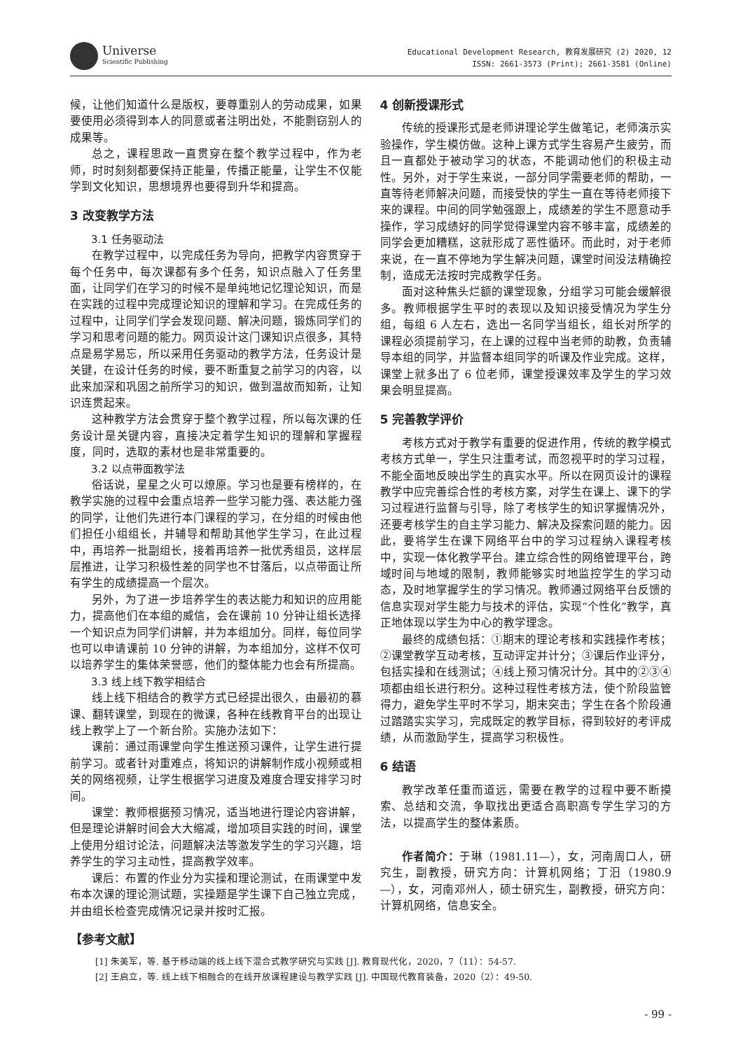Universe
Scientific Publishing
Educational Development Research, 教育发展研究 (2) 2020, 12
ISSN: 2661-3573 (Print); 2661-3581 (Online)
候，让他们知道什么是版权，要尊重别人的劳动成果，如果要使用必须得到本人的同意或者注明出处，不能剽窃别人的成果等。
总之，课程思政一直贯穿在整个教学过程中，作为老师，时时刻刻都要保持正能量，传播正能量，让学生不仅能学到文化知识，思想境界也要得到升华和提高。
3 改变教学方法
3.1 任务驱动法
在教学过程中，以完成任务为导向，把教学内容贯穿于每个任务中，每次课都有多个任务，知识点融入了任务里面，让同学们在学习的时候不是单纯地记忆理论知识，而是在实践的过程中完成理论知识的理解和学习。在完成任务的过程中，让同学们学会发现问题、解决问题，锻炼同学们的学习和思考问题的能力。网页设计这门课知识点很多，其特点是易学易忘，所以采用任务驱动的教学方法，任务设计是关键，在设计任务的时候，要不断重复之前学习的内容，以此来加深和巩固之前所学习的知识，做到温故而知新，让知识连贯起来。
这种教学方法会贯穿于整个教学过程，所以每次课的任务设计是关键内容，直接决定着学生知识的理解和掌握程度，同时，选取的素材也是非常重要的。
3.2 以点带面教学法
俗话说，星星之火可以燎原。学习也是要有榜样的，在教学实施的过程中会重点培养一些学习能力强、表达能力强的同学，让他们先进行本门课程的学习，在分组的时候由他们担任小组组长，并辅导和帮助其他学生学习，在此过程中，再培养一批副组长，接着再培养一批优秀组员，这样层层推进，让学习积极性差的同学也不甘落后，以点带面让所有学生的成绩提高一个层次。
另外，为了进一步培养学生的表达能力和知识的应用能力，提高他们在本组的威信，会在课前 10 分钟让组长选择一个知识点为同学们讲解，并为本组加分。同样，每位同学也可以申请课前 10 分钟的讲解，为本组加分，这样不仅可以培养学生的集体荣誉感，他们的整体能力也会有所提高。
3.3 线上线下教学相结合
线上线下相结合的教学方式已经提出很久，由最初的慕课、翻转课堂，到现在的微课，各种在线教育平台的出现让线上教学上了一个新台阶。实施办法如下：
课前：通过雨课堂向学生推送预习课件，让学生进行提前学习。或者针对重难点，将知识的讲解制作成小视频或相关的网络视频，让学生根据学习进度及难度合理安排学习时间。
课堂：教师根据预习情况，适当地进行理论内容讲解，但是理论讲解时间会大大缩减，增加项目实践的时间，课堂上使用分组讨论法，问题解决法等激发学生的学习兴趣，培养学生的学习主动性，提高教学效率。
课后：布置的作业分为实操和理论测试，在雨课堂中发布本次课的理论测试题，实操题是学生课下自己独立完成，并由组长检查完成情况记录并按时汇报。
4 创新授课形式
传统的授课形式是老师讲理论学生做笔记，老师演示实验操作，学生模仿做。这种上课方式学生容易产生疲劳，而且一直都处于被动学习的状态，不能调动他们的积极主动性。另外，对于学生来说，一部分同学需要老师的帮助，一直等待老师解决问题，而接受快的学生一直在等待老师接下来的课程。中间的同学勉强跟上，成绩差的学生不愿意动手操作，学习成绩好的同学觉得课堂内容不够丰富，成绩差的同学会更加糟糕，这就形成了恶性循环。而此时，对于老师来说，在一直不停地为学生解决问题，课堂时间没法精确控制，造成无法按时完成教学任务。
面对这种焦头烂额的课堂现象，分组学习可能会缓解很多。教师根据学生平时的表现以及知识接受情况为学生分组，每组 6 人左右，选出一名同学当组长，组长对所学的课程必须提前学习，在上课的过程中当老师的助教，负责辅导本组的同学，并监督本组同学的听课及作业完成。这样，课堂上就多出了 6 位老师，课堂授课效率及学生的学习效果会明显提高。
5 完善教学评价
考核方式对于教学有重要的促进作用，传统的教学模式考核方式单一，学生只注重考试，而忽视平时的学习过程，不能全面地反映出学生的真实水平。所以在网页设计的课程教学中应完善综合性的考核方案，对学生在课上、课下的学习过程进行监督与引导，除了考核学生的知识掌握情况外，还要考核学生的自主学习能力、解决及探索问题的能力。因此，要将学生在课下网络平台中的学习过程纳入课程考核中，实现一体化教学平台。建立综合性的网络管理平台，跨域时间与地域的限制，教师能够实时地监控学生的学习动态，及时地掌握学生的学习情况。教师通过网络平台反馈的信息实现对学生能力与技术的评估，实现“个性化”教学，真正地体现以学生为中心的教学理念。
最终的成绩包括：①期末的理论考核和实践操作考核；②课堂教学互动考核，互动评定并计分；③课后作业评分，包括实操和在线测试；④线上预习情况计分。其中的②③④项都由组长进行积分。这种过程性考核方法，使个阶段监管得力，避免学生平时不学习，期末突击；学生在各个阶段通过踏踏实实学习，完成既定的教学目标，得到较好的考评成绩，从而激励学生，提高学习积极性。
6 结语
教学改革任重而道远，需要在教学的过程中要不断摸索、总结和交流，争取找出更适合高职高专学生学习的方法，以提高学生的整体素质。
作者简介：于琳（1981.11—），女，河南周口人，研究生，副教授，研究方向：计算机网络；丁汨（1980.9—），女，河南邓州人，硕士研究生，副教授，研究方向：计算机网络，信息安全。
【参考文献】
[1] 朱美军，等. 基于移动端的线上线下混合式教学研究与实践 [J]. 教育现代化，2020，7（11）：54-57.
[2] 王启立，等. 线上线下相融合的在线开放课程建设与教学实践 [J]. 中国现代教育装备，2020（2）：49-50.
- 99 -